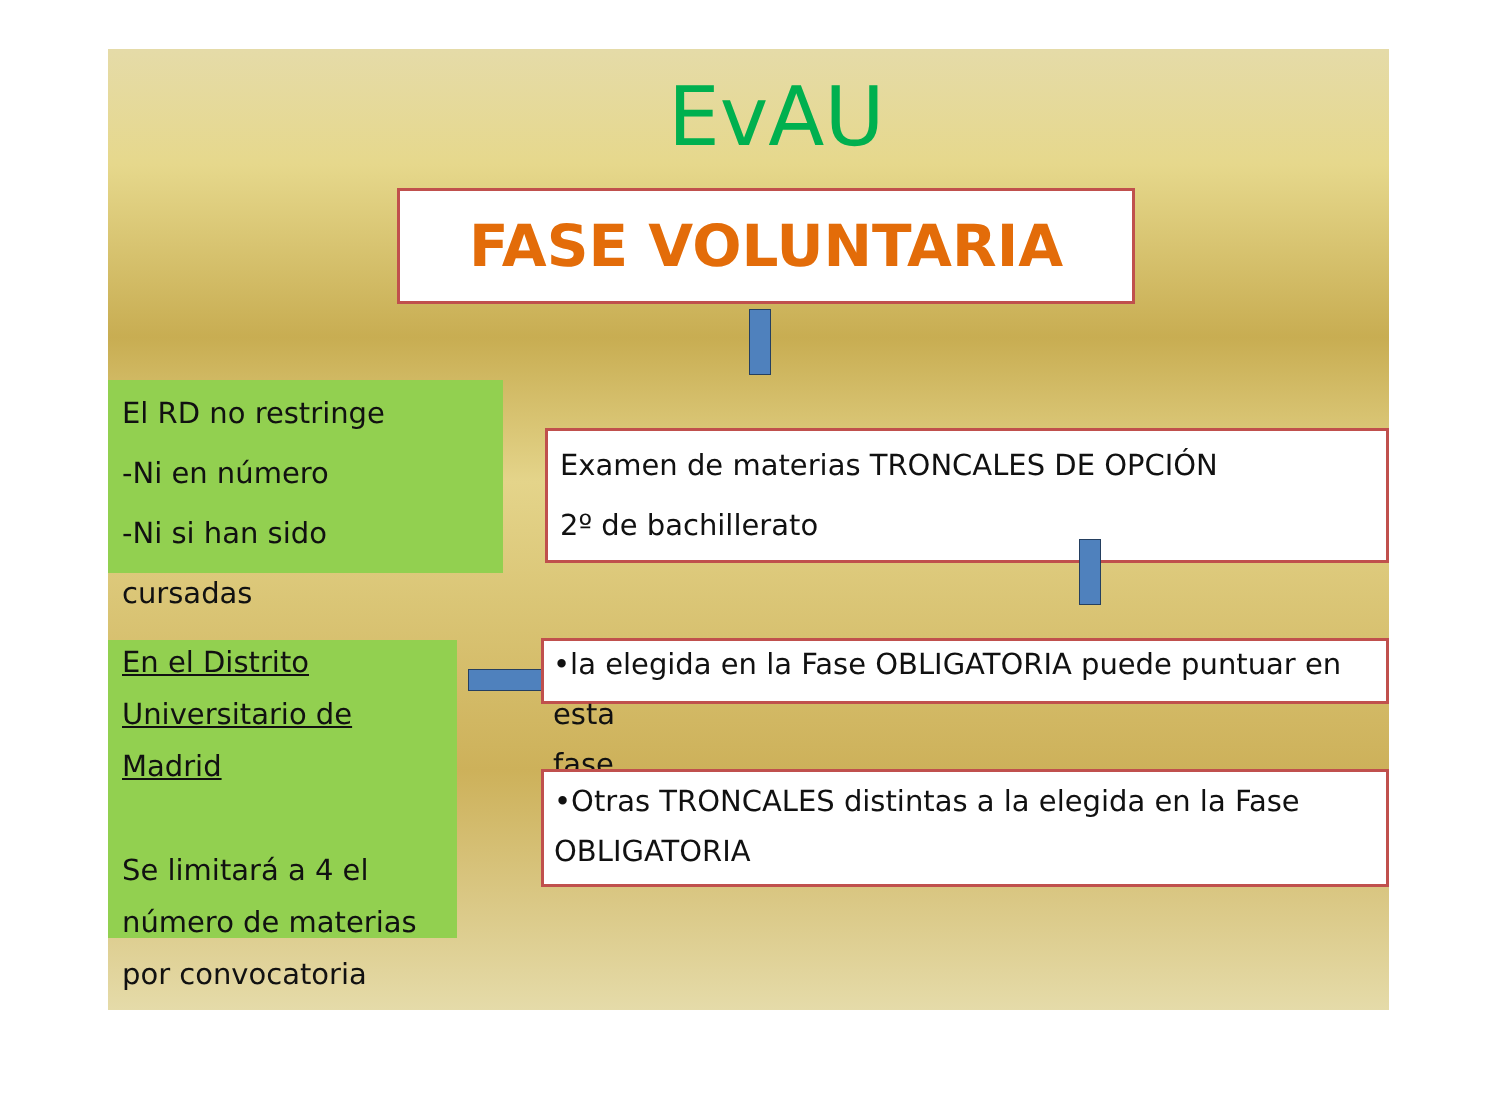EvAU
FASE VOLUNTARIA
El RD no restringe
-Ni en número
-Ni si han sido
cursadas
Examen de materias TRONCALES DE OPCIÓN
2º de bachillerato
En el Distrito
Universitario de
Madrid
Se limitará a 4 el
número de materias
por convocatoria
•la elegida en la Fase OBLIGATORIA puede puntuar en esta
fase
•Otras TRONCALES distintas a la elegida en la Fase
OBLIGATORIA